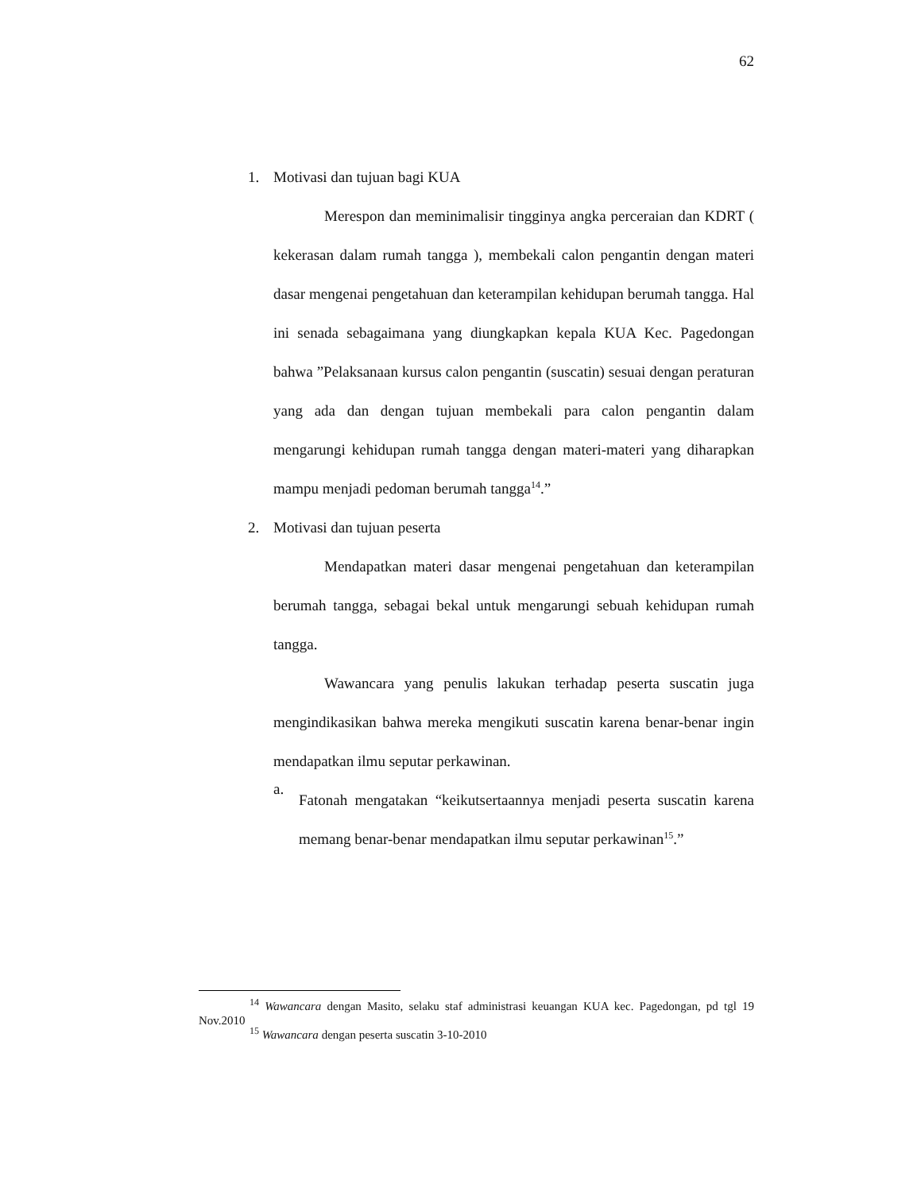62
1. Motivasi dan tujuan bagi KUA
Merespon dan meminimalisir tingginya angka perceraian dan KDRT ( kekerasan dalam rumah tangga ), membekali calon pengantin dengan materi dasar mengenai pengetahuan dan keterampilan kehidupan berumah tangga. Hal ini senada sebagaimana yang diungkapkan kepala KUA Kec. Pagedongan bahwa ”Pelaksanaan kursus calon pengantin (suscatin) sesuai dengan peraturan yang ada dan dengan tujuan membekali para calon pengantin dalam mengarungi kehidupan rumah tangga dengan materi-materi yang diharapkan mampu menjadi pedoman berumah tangga<sup>14</sup>.”
2. Motivasi dan tujuan peserta
Mendapatkan materi dasar mengenai pengetahuan dan keterampilan berumah tangga, sebagai bekal untuk mengarungi sebuah kehidupan rumah tangga.
Wawancara yang penulis lakukan terhadap peserta suscatin juga mengindikasikan bahwa mereka mengikuti suscatin karena benar-benar ingin mendapatkan ilmu seputar perkawinan.
a.
Fatonah mengatakan “keikutsertaannya menjadi peserta suscatin karena memang benar-benar mendapatkan ilmu seputar perkawinan<sup>15</sup>.”
<sup>14</sup> Wawancara dengan Masito, selaku staf administrasi keuangan KUA kec. Pagedongan, pd tgl 19 Nov.2010
<sup>15</sup> Wawancara dengan peserta suscatin 3-10-2010